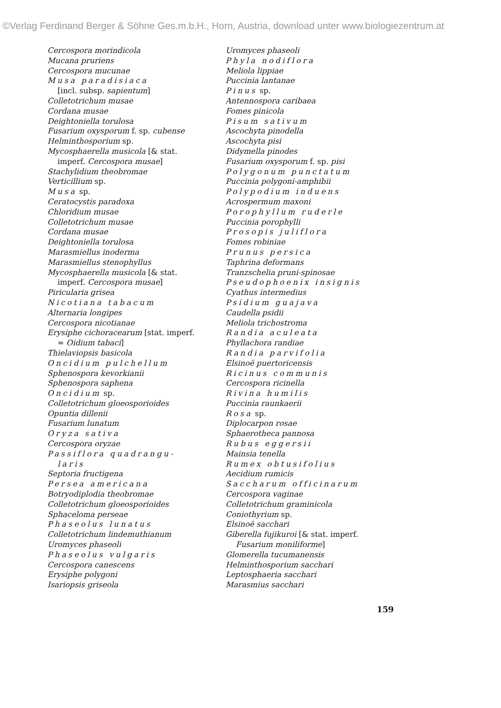©Verlag Ferdinand Berger & Söhne Ges.m.b.H., Horn, Austria, download unter www.biologiezentrum.at
Cercospora morindicola
Mucana pruriens
Cercospora mucunae
Musa paradisiaca
[incl. subsp. sapientum]
Colletotrichum musae
Cordana musae
Deightoniella torulosa
Fusarium oxysporum f. sp. cubense
Helminthosporium sp.
Mycosphaerella musicola [& stat.
imperf. Cercospora musae]
Stachylidium theobromae
Verticillium sp.
Musa sp.
Ceratocystis paradoxa
Chloridium musae
Colletotrichum musae
Cordana musae
Deightoniella torulosa
Marasmiellus inoderma
Marasmiellus stenophyllus
Mycosphaerella musicola [& stat.
imperf. Cercospora musae]
Piricularia grisea
Nicotiana tabacum
Alternaria longipes
Cercospora nicotianae
Erysiphe cichoracearum [stat. imperf.
= Oidium tabaci]
Thielaviopsis basicola
Oncidium pulchellum
Sphenospora kevorkianii
Sphenospora saphena
Oncidium sp.
Colletotrichum gloeosporioides
Opuntia dillenii
Fusarium lunatum
Oryza sativa
Cercospora oryzae
Passiflora quadrangu-
laris
Septoria fructigena
Persea americana
Botryodiplodia theobromae
Colletotrichum gloeosporioides
Sphaceloma perseae
Phaseolus lunatus
Colletotrichum lindemuthianum
Uromyces phaseoli
Phaseolus vulgaris
Cercospora canescens
Erysiphe polygoni
Isariopsis griseola
Uromyces phaseoli
Phyla nodiflora
Meliola lippiae
Puccinia lantanae
Pinus sp.
Antennospora caribaea
Fomes pinicola
Pisum sativum
Ascochyta pinodella
Ascochyta pisi
Didymella pinodes
Fusarium oxysporum f. sp. pisi
Polygonum punctatum
Puccinia polygoni-amphibii
Polypodium induens
Acrospermum maxoni
Porophyllum ruderle
Puccinia porophylli
Prosopis juliflora
Fomes robiniae
Prunus persica
Taphrina deformans
Tranzschelia pruni-spinosae
Pseudophoenix insignis
Cyathus intermedius
Psidium guajava
Caudella psidii
Meliola trichostroma
Randia aculeata
Phyllachora randiae
Randia parvifolia
Elsinoë puertoricensis
Ricinus communis
Cercospora ricinella
Rivina humilis
Puccinia raunkaerii
Rosa sp.
Diplocarpon rosae
Sphaerotheca pannosa
Rubus eggersii
Mainsia tenella
Rumex obtusifolius
Aecidium rumicis
Saccharum officinarum
Cercospora vaginae
Colletotrichum graminicola
Coniothyrium sp.
Elsinoë sacchari
Giberella fujikuroi [& stat. imperf.
Fusarium moniliforme]
Glomerella tucumanensis
Helminthosporium sacchari
Leptosphaeria sacchari
Marasmius sacchari
159